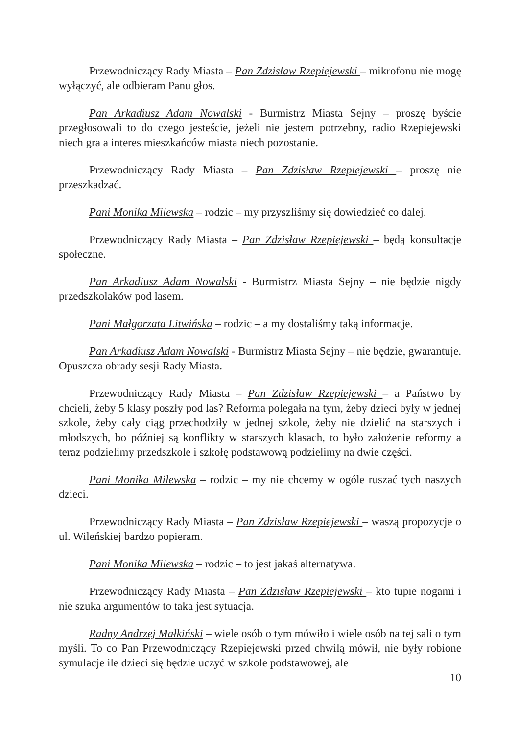Przewodniczący Rady Miasta – Pan Zdzisław Rzepiejewski – mikrofonu nie mogę wyłączyć, ale odbieram Panu głos.
Pan Arkadiusz Adam Nowalski - Burmistrz Miasta Sejny – proszę byście przegłosowali to do czego jesteście, jeżeli nie jestem potrzebny, radio Rzepiejewski niech gra a interes mieszkańców miasta niech pozostanie.
Przewodniczący Rady Miasta – Pan Zdzisław Rzepiejewski – proszę nie przeszkadzać.
Pani Monika Milewska – rodzic – my przyszliśmy się dowiedzieć co dalej.
Przewodniczący Rady Miasta – Pan Zdzisław Rzepiejewski – będą konsultacje społeczne.
Pan Arkadiusz Adam Nowalski - Burmistrz Miasta Sejny – nie będzie nigdy przedszkolaków pod lasem.
Pani Małgorzata Litwińska – rodzic – a my dostaliśmy taką informacje.
Pan Arkadiusz Adam Nowalski - Burmistrz Miasta Sejny – nie będzie, gwarantuje. Opuszcza obrady sesji Rady Miasta.
Przewodniczący Rady Miasta – Pan Zdzisław Rzepiejewski – a Państwo by chcieli, żeby 5 klasy poszły pod las? Reforma polegała na tym, żeby dzieci były w jednej szkole, żeby cały ciąg przechodziły w jednej szkole, żeby nie dzielić na starszych i młodszych, bo później są konflikty w starszych klasach, to było założenie reformy a teraz podzielimy przedszkole i szkołę podstawową podzielimy na dwie części.
Pani Monika Milewska – rodzic – my nie chcemy w ogóle ruszać tych naszych dzieci.
Przewodniczący Rady Miasta – Pan Zdzisław Rzepiejewski – waszą propozycje o ul. Wileńskiej bardzo popieram.
Pani Monika Milewska – rodzic – to jest jakaś alternatywa.
Przewodniczący Rady Miasta – Pan Zdzisław Rzepiejewski – kto tupie nogami i nie szuka argumentów to taka jest sytuacja.
Radny Andrzej Małkiński – wiele osób o tym mówiło i wiele osób na tej sali o tym myśli. To co Pan Przewodniczący Rzepiejewski przed chwilą mówił, nie były robione symulacje ile dzieci się będzie uczyć w szkole podstawowej, ale
10